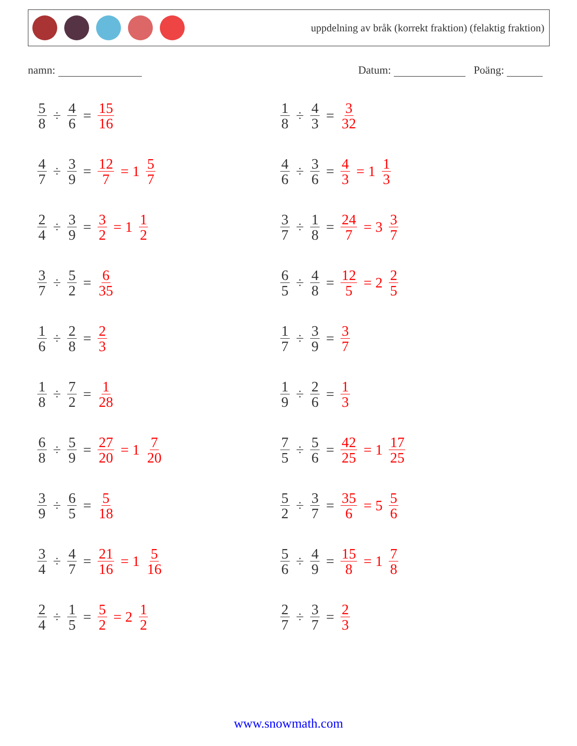uppdelning av bråk (korrekt fraktion) (felaktig fraktion)
namn: Datum: Poäng:
5 8 ÷ 4 6 = 15 16
1 8 ÷ 4 3 = 3 32
4 7 ÷ 3 9 = 12 7 = 1 5 7
4 6 ÷ 3 6 = 4 3 = 1 1 3
2 4 ÷ 3 9 = 3 2 = 1 1 2
3 7 ÷ 1 8 = 24 7 = 3 3 7
3 7 ÷ 5 2 = 6 35
6 5 ÷ 4 8 = 12 5 = 2 2 5
1 6 ÷ 2 8 = 2 3
1 7 ÷ 3 9 = 3 7
1 8 ÷ 7 2 = 1 28
1 9 ÷ 2 6 = 1 3
6 8 ÷ 5 9 = 27 20 = 1 7 20
7 5 ÷ 5 6 = 42 25 = 1 17 25
3 9 ÷ 6 5 = 5 18
5 2 ÷ 3 7 = 35 6 = 5 5 6
3 4 ÷ 4 7 = 21 16 = 1 5 16
5 6 ÷ 4 9 = 15 8 = 1 7 8
2 4 ÷ 1 5 = 5 2 = 2 1 2
2 7 ÷ 3 7 = 2 3
www.snowmath.com